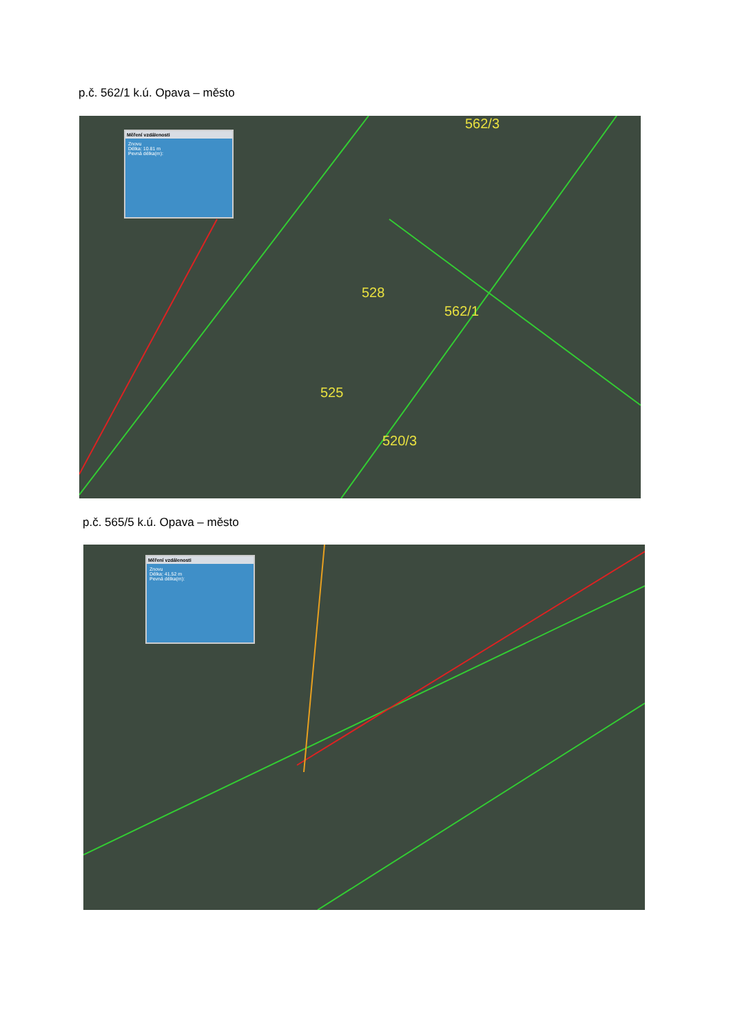p.č. 562/1 k.ú. Opava – město
Měření vzdálenosti
Znovu
Délka: 10.81 m
Pevná délka(m):
562/3
528
562/1
525
520/3
p.č. 565/5 k.ú. Opava – město
Měření vzdálenosti
Znovu
Délka: 41.52 m
Pevná délka(m):